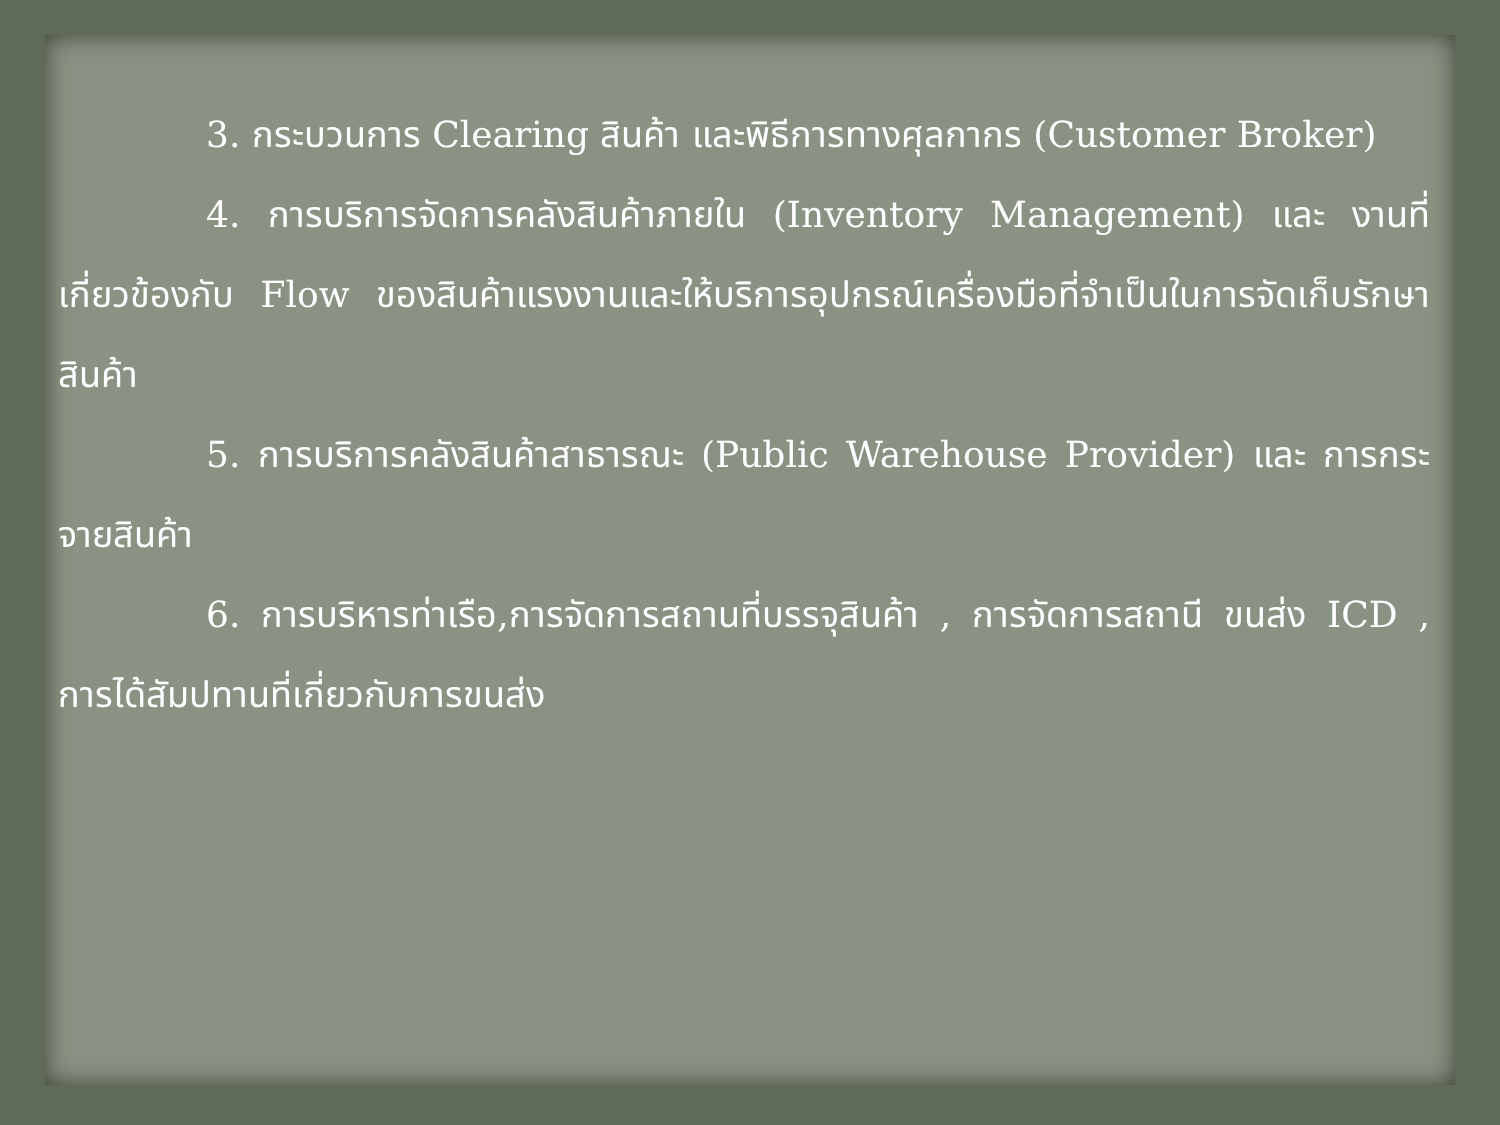3. กระบวนการ Clearing สินค้า และพิธีการทางศุลกากร (Customer Broker)
4. การบริการจัดการคลังสินค้าภายใน (Inventory Management) และ งานที่เกี่ยวข้องกับ Flow ของสินค้าแรงงานและให้บริการอุปกรณ์เครื่องมือที่จำเป็นในการจัดเก็บรักษาสินค้า
5. การบริการคลังสินค้าสาธารณะ (Public Warehouse Provider) และ การกระจายสินค้า
6. การบริหารท่าเรือ,การจัดการสถานที่บรรจุสินค้า , การจัดการสถานี ขนส่ง ICD , การได้สัมปทานที่เกี่ยวกับการขนส่ง